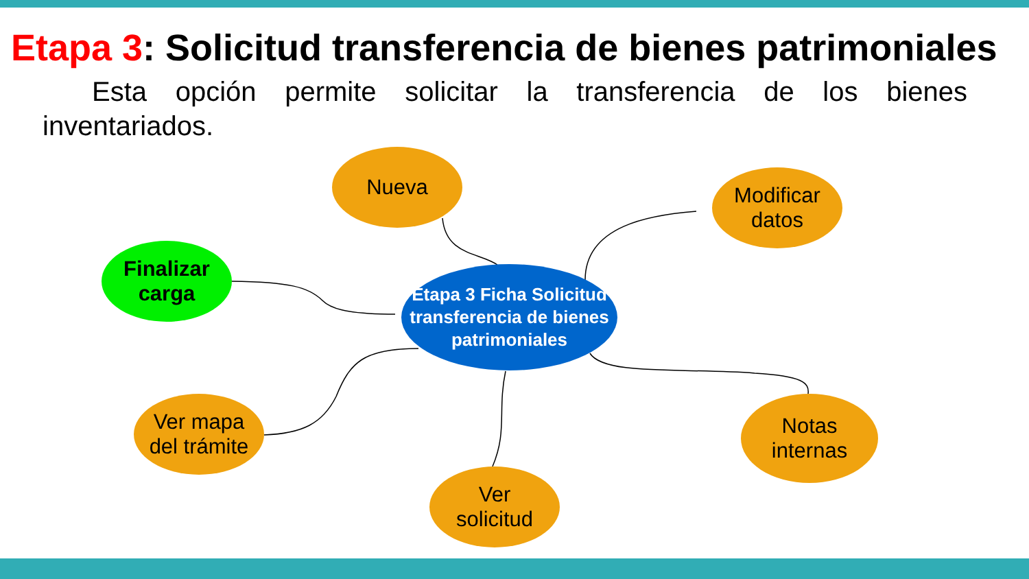Etapa 3: Solicitud transferencia de bienes patrimoniales
Esta opción permite solicitar la transferencia de los bienes inventariados.
Nueva
Modificar
datos
Finalizar
carga
Etapa 3 Ficha Solicitud transferencia de bienes patrimoniales
Ver mapa
del trámite
Notas
internas
Ver
solicitud